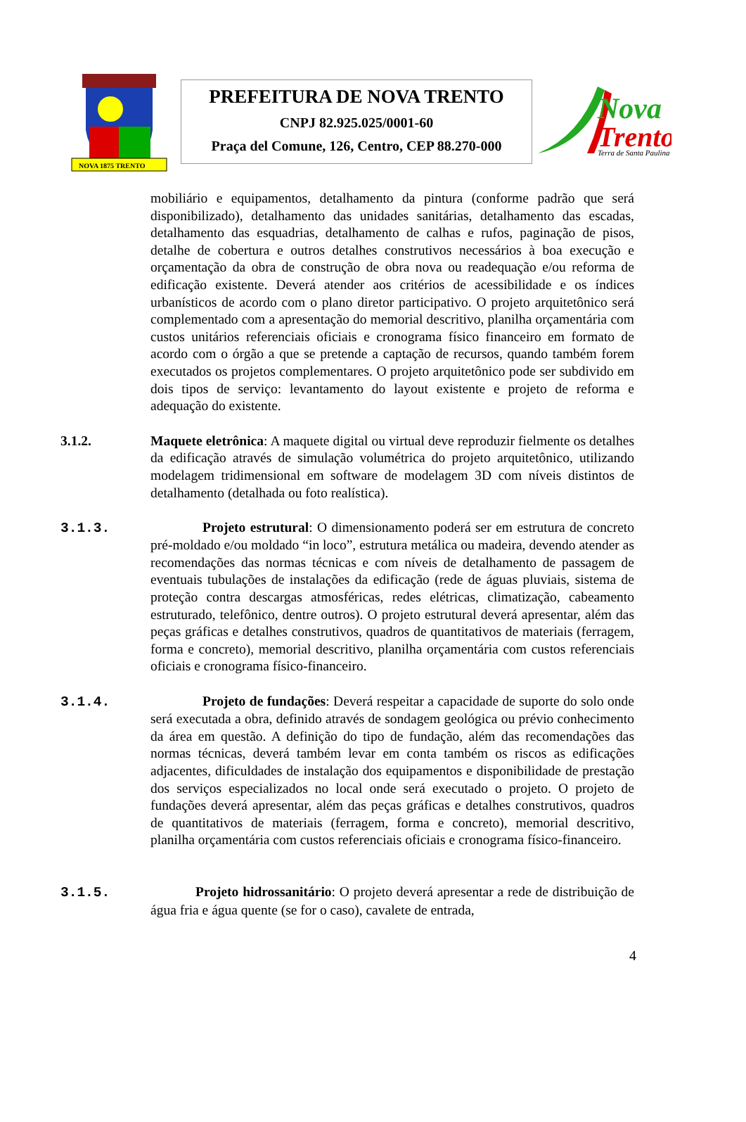NOVA 1875 TRENTO
PREFEITURA DE NOVA TRENTO
CNPJ 82.925.025/0001-60
Praça del Comune, 126, Centro, CEP 88.270-000
Nova
Trento
Terra de Santa Paulina
mobiliário e equipamentos, detalhamento da pintura (conforme padrão que será disponibilizado), detalhamento das unidades sanitárias, detalhamento das escadas, detalhamento das esquadrias, detalhamento de calhas e rufos, paginação de pisos, detalhe de cobertura e outros detalhes construtivos necessários à boa execução e orçamentação da obra de construção de obra nova ou readequação e/ou reforma de edificação existente. Deverá atender aos critérios de acessibilidade e os índices urbanísticos de acordo com o plano diretor participativo. O projeto arquitetônico será complementado com a apresentação do memorial descritivo, planilha orçamentária com custos unitários referenciais oficiais e cronograma físico financeiro em formato de acordo com o órgão a que se pretende a captação de recursos, quando também forem executados os projetos complementares. O projeto arquitetônico pode ser subdivido em dois tipos de serviço: levantamento do layout existente e projeto de reforma e adequação do existente.
3.1.2. Maquete eletrônica: A maquete digital ou virtual deve reproduzir fielmente os detalhes da edificação através de simulação volumétrica do projeto arquitetônico, utilizando modelagem tridimensional em software de modelagem 3D com níveis distintos de detalhamento (detalhada ou foto realística).
3.1.3. Projeto estrutural: O dimensionamento poderá ser em estrutura de concreto pré-moldado e/ou moldado “in loco”, estrutura metálica ou madeira, devendo atender as recomendações das normas técnicas e com níveis de detalhamento de passagem de eventuais tubulações de instalações da edificação (rede de águas pluviais, sistema de proteção contra descargas atmosféricas, redes elétricas, climatização, cabeamento estruturado, telefônico, dentre outros). O projeto estrutural deverá apresentar, além das peças gráficas e detalhes construtivos, quadros de quantitativos de materiais (ferragem, forma e concreto), memorial descritivo, planilha orçamentária com custos referenciais oficiais e cronograma físico-financeiro.
3.1.4. Projeto de fundações: Deverá respeitar a capacidade de suporte do solo onde será executada a obra, definido através de sondagem geológica ou prévio conhecimento da área em questão. A definição do tipo de fundação, além das recomendações das normas técnicas, deverá também levar em conta também os riscos as edificações adjacentes, dificuldades de instalação dos equipamentos e disponibilidade de prestação dos serviços especializados no local onde será executado o projeto. O projeto de fundações deverá apresentar, além das peças gráficas e detalhes construtivos, quadros de quantitativos de materiais (ferragem, forma e concreto), memorial descritivo, planilha orçamentária com custos referenciais oficiais e cronograma físico-financeiro.
3.1.5. Projeto hidrossanitário: O projeto deverá apresentar a rede de distribuição de água fria e água quente (se for o caso), cavalete de entrada,
4